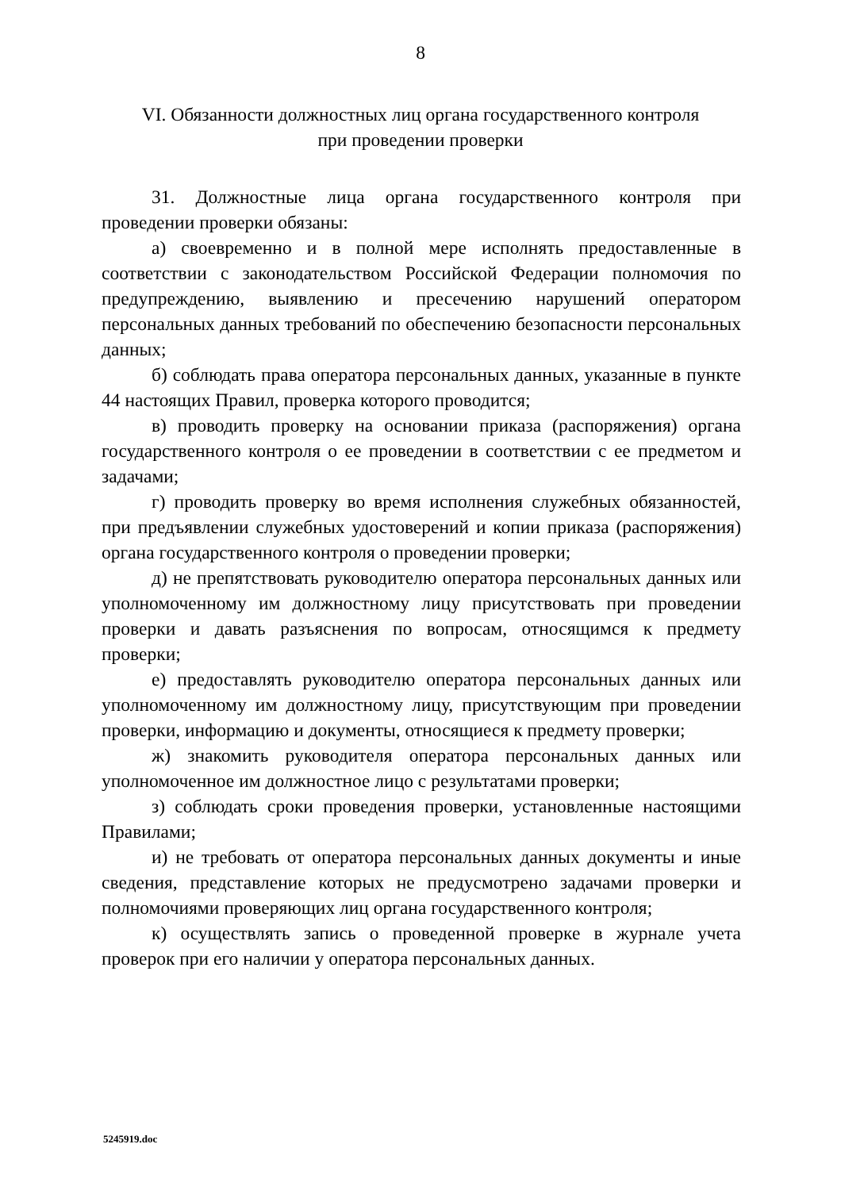8
VI. Обязанности должностных лиц органа государственного контроля
при проведении проверки
31. Должностные лица органа государственного контроля при проведении проверки обязаны:
а) своевременно и в полной мере исполнять предоставленные в соответствии с законодательством Российской Федерации полномочия по предупреждению, выявлению и пресечению нарушений оператором персональных данных требований по обеспечению безопасности персональных данных;
б) соблюдать права оператора персональных данных, указанные в пункте 44 настоящих Правил, проверка которого проводится;
в) проводить проверку на основании приказа (распоряжения) органа государственного контроля о ее проведении в соответствии с ее предметом и задачами;
г) проводить проверку во время исполнения служебных обязанностей, при предъявлении служебных удостоверений и копии приказа (распоряжения) органа государственного контроля о проведении проверки;
д) не препятствовать руководителю оператора персональных данных или уполномоченному им должностному лицу присутствовать при проведении проверки и давать разъяснения по вопросам, относящимся к предмету проверки;
е) предоставлять руководителю оператора персональных данных или уполномоченному им должностному лицу, присутствующим при проведении проверки, информацию и документы, относящиеся к предмету проверки;
ж) знакомить руководителя оператора персональных данных или уполномоченное им должностное лицо с результатами проверки;
з) соблюдать сроки проведения проверки, установленные настоящими Правилами;
и) не требовать от оператора персональных данных документы и иные сведения, представление которых не предусмотрено задачами проверки и полномочиями проверяющих лиц органа государственного контроля;
к) осуществлять запись о проведенной проверке в журнале учета проверок при его наличии у оператора персональных данных.
5245919.doc